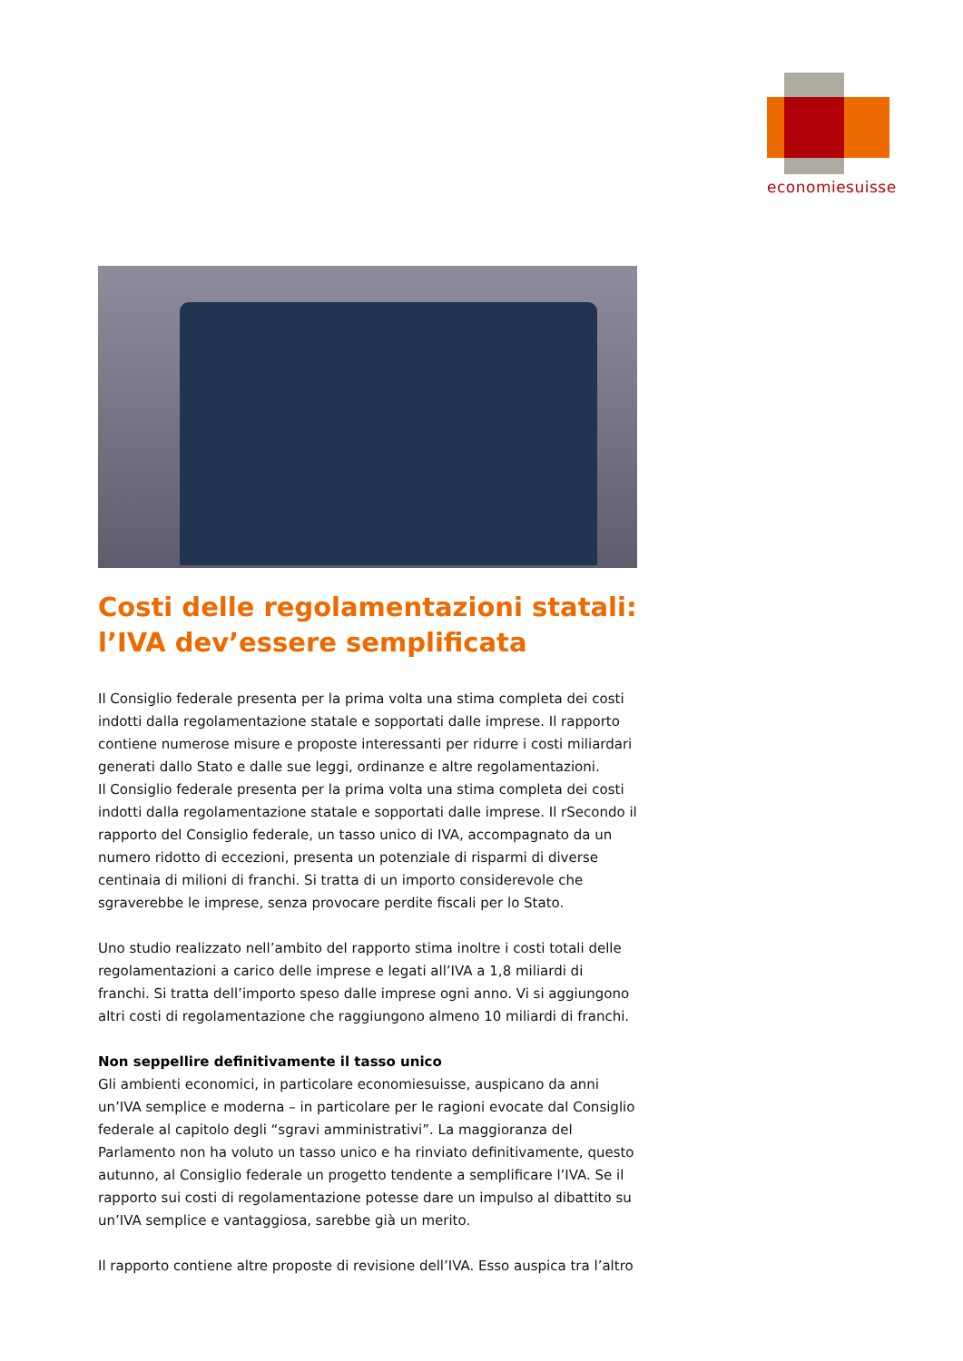economiesuisse
Costi delle regolamentazioni statali: l’IVA dev’essere semplificata
Il Consiglio federale presenta per la prima volta una stima completa dei costi indotti dalla regolamentazione statale e sopportati dalle imprese. Il rapporto contiene numerose misure e proposte interessanti per ridurre i costi miliardari generati dallo Stato e dalle sue leggi, ordinanze e altre regolamentazioni.
Il Consiglio federale presenta per la prima volta una stima completa dei costi indotti dalla regolamentazione statale e sopportati dalle imprese. Il rSecondo il rapporto del Consiglio federale, un tasso unico di IVA, accompagnato da un numero ridotto di eccezioni, presenta un potenziale di risparmi di diverse centinaia di milioni di franchi. Si tratta di un importo considerevole che sgraverebbe le imprese, senza provocare perdite fiscali per lo Stato.
Uno studio realizzato nell’ambito del rapporto stima inoltre i costi totali delle regolamentazioni a carico delle imprese e legati all’IVA a 1,8 miliardi di franchi. Si tratta dell’importo speso dalle imprese ogni anno. Vi si aggiungono altri costi di regolamentazione che raggiungono almeno 10 miliardi di franchi.
Non seppellire definitivamente il tasso unico
Gli ambienti economici, in particolare economiesuisse, auspicano da anni un’IVA semplice e moderna – in particolare per le ragioni evocate dal Consiglio federale al capitolo degli “sgravi amministrativi”. La maggioranza del Parlamento non ha voluto un tasso unico e ha rinviato definitivamente, questo autunno, al Consiglio federale un progetto tendente a semplificare l’IVA. Se il rapporto sui costi di regolamentazione potesse dare un impulso al dibattito su un’IVA semplice e vantaggiosa, sarebbe già un merito.
Il rapporto contiene altre proposte di revisione dell’IVA. Esso auspica tra l’altro